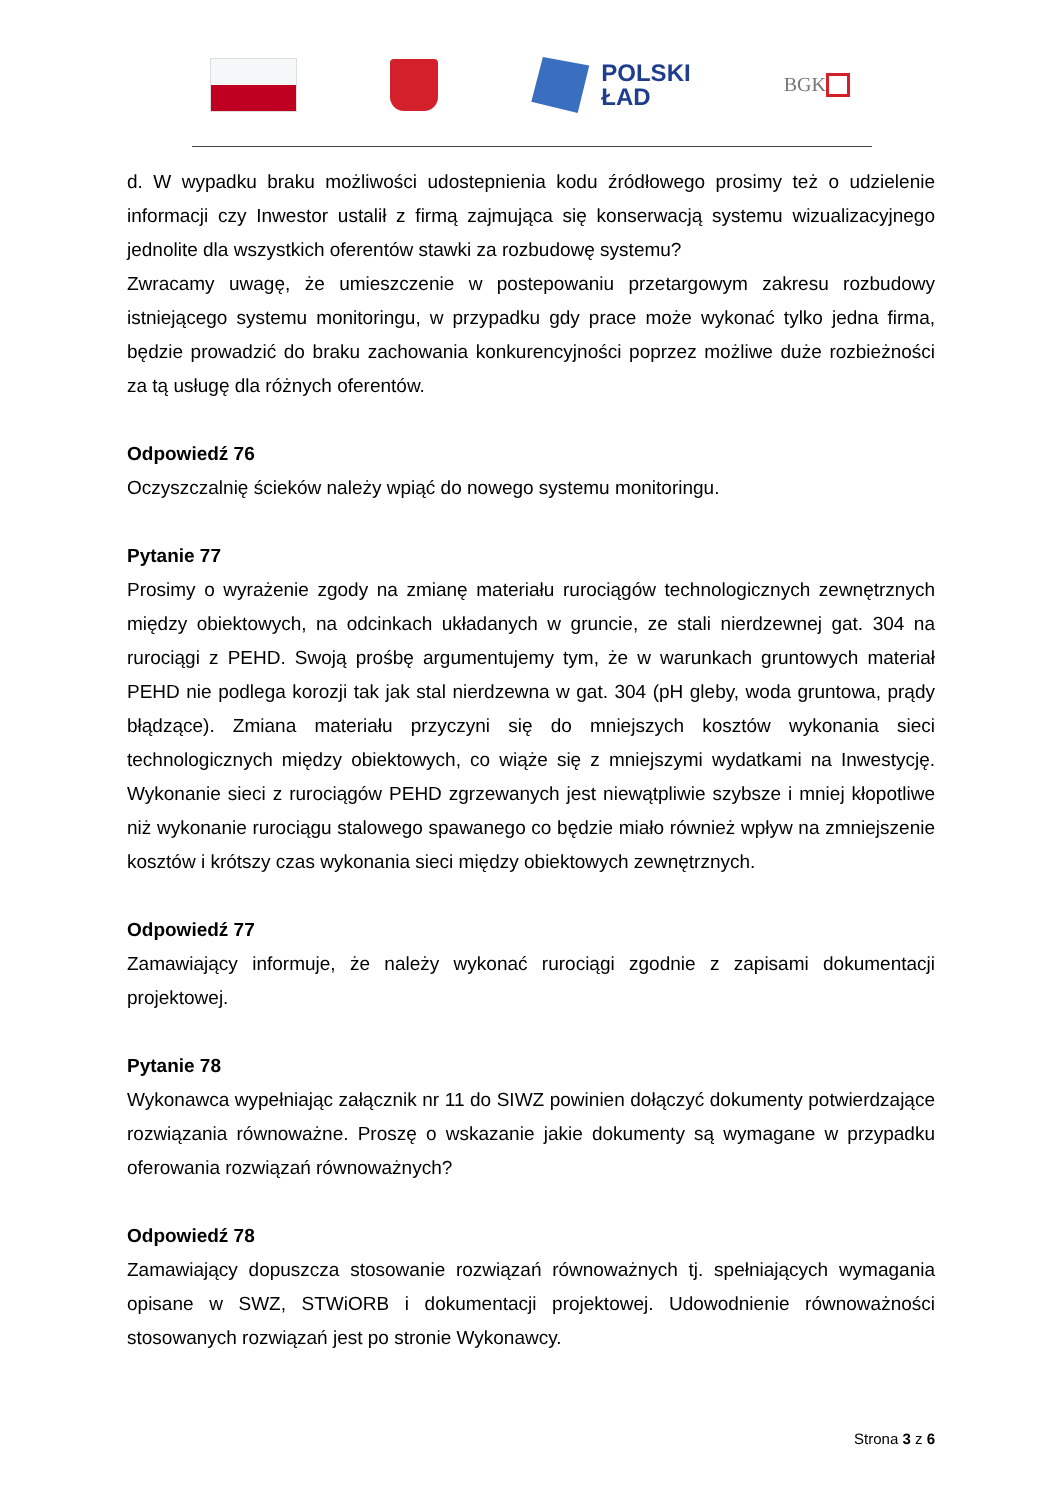POLSKI
ŁAD
BGK
d. W wypadku braku możliwości udostepnienia kodu źródłowego prosimy też o udzielenie informacji czy Inwestor ustalił z firmą zajmująca się konserwacją systemu wizualizacyjnego jednolite dla wszystkich oferentów stawki za rozbudowę systemu?
Zwracamy uwagę, że umieszczenie w postepowaniu przetargowym zakresu rozbudowy istniejącego systemu monitoringu, w przypadku gdy prace może wykonać tylko jedna firma, będzie prowadzić do braku zachowania konkurencyjności poprzez możliwe duże rozbieżności za tą usługę dla różnych oferentów.
Odpowiedź 76
Oczyszczalnię ścieków należy wpiąć do nowego systemu monitoringu.
Pytanie 77
Prosimy o wyrażenie zgody na zmianę materiału rurociągów technologicznych zewnętrznych między obiektowych, na odcinkach układanych w gruncie, ze stali nierdzewnej gat. 304 na rurociągi z PEHD. Swoją prośbę argumentujemy tym, że w warunkach gruntowych materiał PEHD nie podlega korozji tak jak stal nierdzewna w gat. 304 (pH gleby, woda gruntowa, prądy błądzące). Zmiana materiału przyczyni się do mniejszych kosztów wykonania sieci technologicznych między obiektowych, co wiąże się z mniejszymi wydatkami na Inwestycję. Wykonanie sieci z rurociągów PEHD zgrzewanych jest niewątpliwie szybsze i mniej kłopotliwe niż wykonanie rurociągu stalowego spawanego co będzie miało również wpływ na zmniejszenie kosztów i krótszy czas wykonania sieci między obiektowych zewnętrznych.
Odpowiedź 77
Zamawiający informuje, że należy wykonać rurociągi zgodnie z zapisami dokumentacji projektowej.
Pytanie 78
Wykonawca wypełniając załącznik nr 11 do SIWZ powinien dołączyć dokumenty potwierdzające rozwiązania równoważne. Proszę o wskazanie jakie dokumenty są wymagane w przypadku oferowania rozwiązań równoważnych?
Odpowiedź 78
Zamawiający dopuszcza stosowanie rozwiązań równoważnych tj. spełniających wymagania opisane w SWZ, STWiORB i dokumentacji projektowej. Udowodnienie równoważności stosowanych rozwiązań jest po stronie Wykonawcy.
Strona 3 z 6